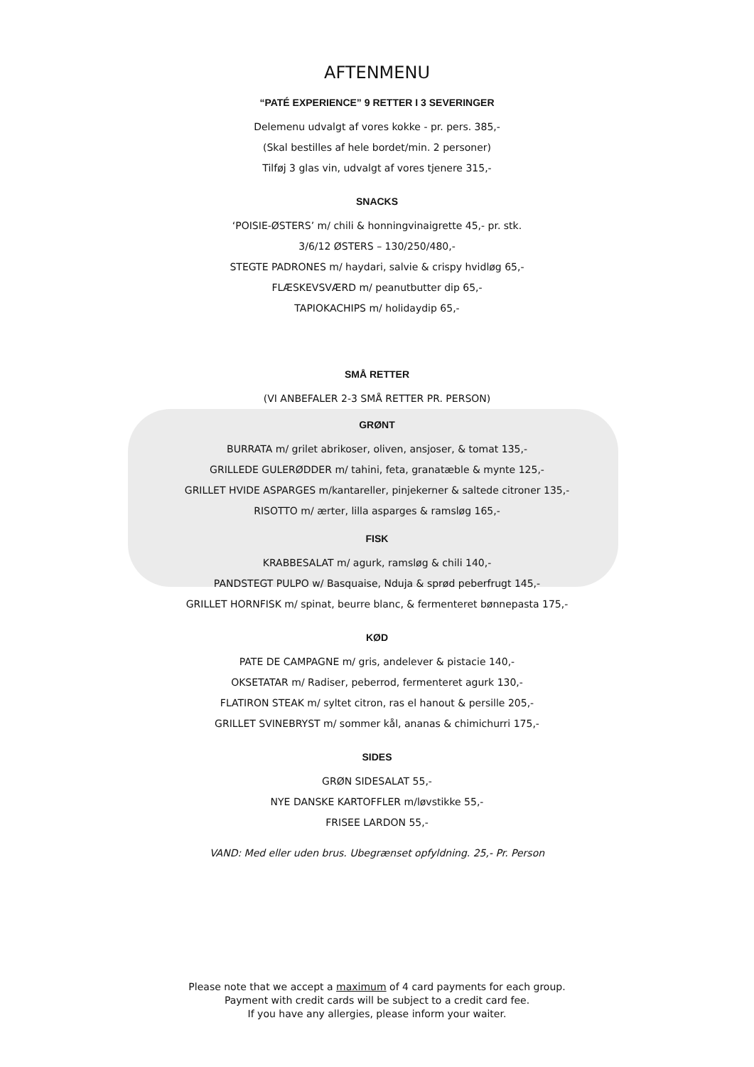AFTENMENU
“PATÉ EXPERIENCE” 9 RETTER I 3 SEVERINGER
Delemenu udvalgt af vores kokke - pr. pers. 385,-
(Skal bestilles af hele bordet/min. 2 personer)
Tilføj 3 glas vin, udvalgt af vores tjenere 315,-
SNACKS
‘POISIE-ØSTERS’ m/ chili & honningvinaigrette 45,- pr. stk.
3/6/12 ØSTERS – 130/250/480,-
STEGTE PADRONES m/ haydari, salvie & crispy hvidløg 65,-
FLÆSKEVSVÆRD m/ peanutbutter dip 65,-
TAPIOKACHIPS m/ holidaydip 65,-
SMÅ RETTER
(VI ANBEFALER 2-3 SMÅ RETTER PR. PERSON)
GRØNT
BURRATA m/ grilet abrikoser, oliven, ansjoser, & tomat 135,-
GRILLEDE GULERØDDER m/ tahini, feta, granatæble & mynte 125,-
GRILLET HVIDE ASPARGES m/kantareller, pinjekerner & saltede citroner 135,-
RISOTTO m/ ærter, lilla asparges & ramsløg 165,-
FISK
KRABBESALAT m/ agurk, ramsløg & chili 140,-
PANDSTEGT PULPO w/ Basquaise, Nduja & sprød peberfrugt 145,-
GRILLET HORNFISK m/ spinat, beurre blanc, & fermenteret bønnepasta 175,-
KØD
PATE DE CAMPAGNE m/ gris, andelever & pistacie 140,-
OKSETATAR m/ Radiser, peberrod, fermenteret agurk 130,-
FLATIRON STEAK m/ syltet citron, ras el hanout & persille 205,-
GRILLET SVINEBRYST m/ sommer kål, ananas & chimichurri 175,-
SIDES
GRØN SIDESALAT 55,-
NYE DANSKE KARTOFFLER m/løvstikke 55,-
FRISEE LARDON 55,-
VAND: Med eller uden brus. Ubegrænset opfyldning. 25,- Pr. Person
Please note that we accept a maximum of 4 card payments for each group.
Payment with credit cards will be subject to a credit card fee.
If you have any allergies, please inform your waiter.